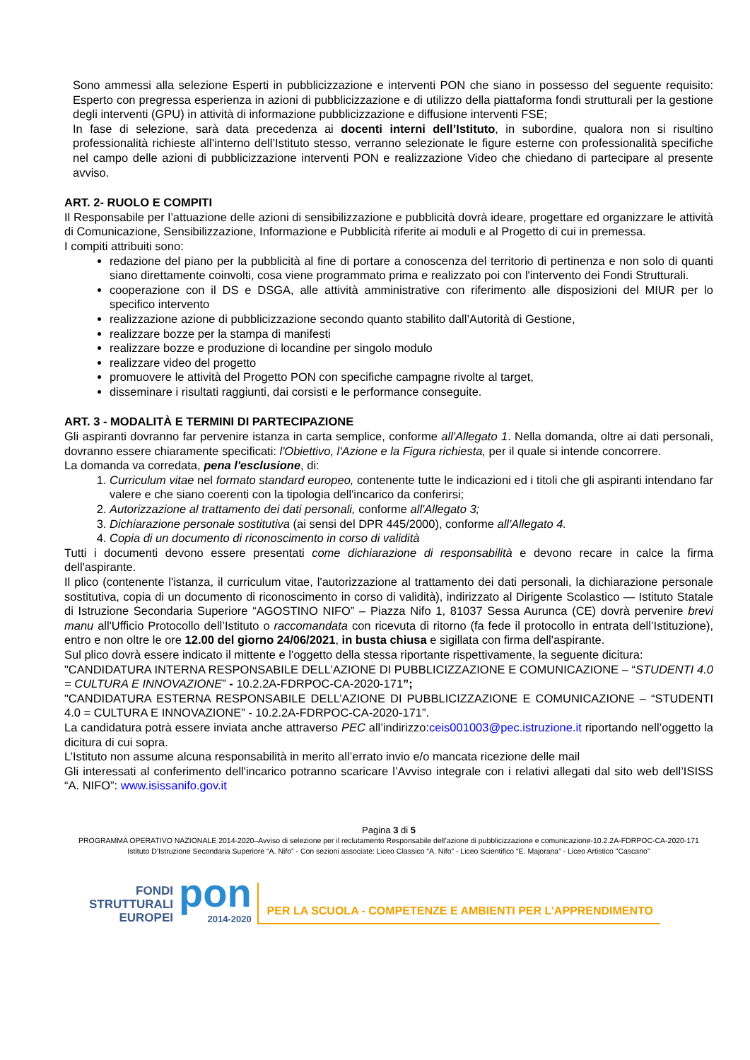Sono ammessi alla selezione Esperti in pubblicizzazione e interventi PON che siano in possesso del seguente requisito: Esperto con pregressa esperienza in azioni di pubblicizzazione e di utilizzo della piattaforma fondi strutturali per la gestione degli interventi (GPU) in attività di informazione pubblicizzazione e diffusione interventi FSE;
In fase di selezione, sarà data precedenza ai docenti interni dell’Istituto, in subordine, qualora non si risultino professionalità richieste all’interno dell’Istituto stesso, verranno selezionate le figure esterne con professionalità specifiche nel campo delle azioni di pubblicizzazione interventi PON e realizzazione Video che chiedano di partecipare al presente avviso.
ART. 2- RUOLO E COMPITI
Il Responsabile per l’attuazione delle azioni di sensibilizzazione e pubblicità dovrà ideare, progettare ed organizzare le attività di Comunicazione, Sensibilizzazione, Informazione e Pubblicità riferite ai moduli e al Progetto di cui in premessa.
I compiti attribuiti sono:
redazione del piano per la pubblicità al fine di portare a conoscenza del territorio di pertinenza e non solo di quanti siano direttamente coinvolti, cosa viene programmato prima e realizzato poi con l'intervento dei Fondi Strutturali.
cooperazione con il DS e DSGA, alle attività amministrative con riferimento alle disposizioni del MIUR per lo specifico intervento
realizzazione azione di pubblicizzazione secondo quanto stabilito dall’Autorità di Gestione,
realizzare bozze per la stampa di manifesti
realizzare bozze e produzione di locandine per singolo modulo
realizzare video del progetto
promuovere le attività del Progetto PON con specifiche campagne rivolte al target,
disseminare i risultati raggiunti, dai corsisti e le performance conseguite.
ART. 3 - MODALITÀ E TERMINI DI PARTECIPAZIONE
Gli aspiranti dovranno far pervenire istanza in carta semplice, conforme all'Allegato 1. Nella domanda, oltre ai dati personali, dovranno essere chiaramente specificati: l'Obiettivo, l'Azione e la Figura richiesta, per il quale si intende concorrere.
La domanda va corredata, pena l'esclusione, di:
1. Curriculum vitae nel formato standard europeo, contenente tutte le indicazioni ed i titoli che gli aspiranti intendano far valere e che siano coerenti con la tipologia dell'incarico da conferirsi;
2. Autorizzazione al trattamento dei dati personali, conforme all'Allegato 3;
3. Dichiarazione personale sostitutiva (ai sensi del DPR 445/2000), conforme all'Allegato 4.
4. Copia di un documento di riconoscimento in corso di validità
Tutti i documenti devono essere presentati come dichiarazione di responsabilità e devono recare in calce la firma dell'aspirante.
Il plico (contenente l'istanza, il curriculum vitae, l'autorizzazione al trattamento dei dati personali, la dichiarazione personale sostitutiva, copia di un documento di riconoscimento in corso di validità), indirizzato al Dirigente Scolastico — Istituto Statale di Istruzione Secondaria Superiore “AGOSTINO NIFO” – Piazza Nifo 1, 81037 Sessa Aurunca (CE) dovrà pervenire brevi manu all'Ufficio Protocollo dell’Istituto o raccomandata con ricevuta di ritorno (fa fede il protocollo in entrata dell’Istituzione), entro e non oltre le ore 12.00 del giorno 24/06/2021, in busta chiusa e sigillata con firma dell'aspirante.
Sul plico dovrà essere indicato il mittente e l'oggetto della stessa riportante rispettivamente, la seguente dicitura:
"CANDIDATURA INTERNA RESPONSABILE DELL’AZIONE DI PUBBLICIZZAZIONE E COMUNICAZIONE – “STUDENTI 4.0 = CULTURA E INNOVAZIONE” - 10.2.2A-FDRPOC-CA-2020-171”;
"CANDIDATURA ESTERNA RESPONSABILE DELL’AZIONE DI PUBBLICIZZAZIONE E COMUNICAZIONE – “STUDENTI 4.0 = CULTURA E INNOVAZIONE” - 10.2.2A-FDRPOC-CA-2020-171”.
La candidatura potrà essere inviata anche attraverso PEC all’indirizzo:ceis001003@pec.istruzione.it riportando nell’oggetto la dicitura di cui sopra.
L’Istituto non assume alcuna responsabilità in merito all’errato invio e/o mancata ricezione delle mail
Gli interessati al conferimento dell'incarico potranno scaricare l’Avviso integrale con i relativi allegati dal sito web dell’ISISS “A. NIFO”: www.isissanifo.gov.it
Pagina 3 di 5
PROGRAMMA OPERATIVO NAZIONALE 2014-2020–Avviso di selezione per il reclutamento Responsabile dell’azione di pubblicizzazione e comunicazione-10.2.2A-FDRPOC-CA-2020-171
Istituto D’Istruzione Secondaria Superiore “A. Nifo” - Con sezioni associate: Liceo Classico “A. Nifo” - Liceo Scientifico “E. Majorana” - Liceo Artistico "Cascano"
FONDI
STRUTTURALI
EUROPEI
pon
2014-2020
PER LA SCUOLA - COMPETENZE E AMBIENTI PER L’APPRENDIMENTO